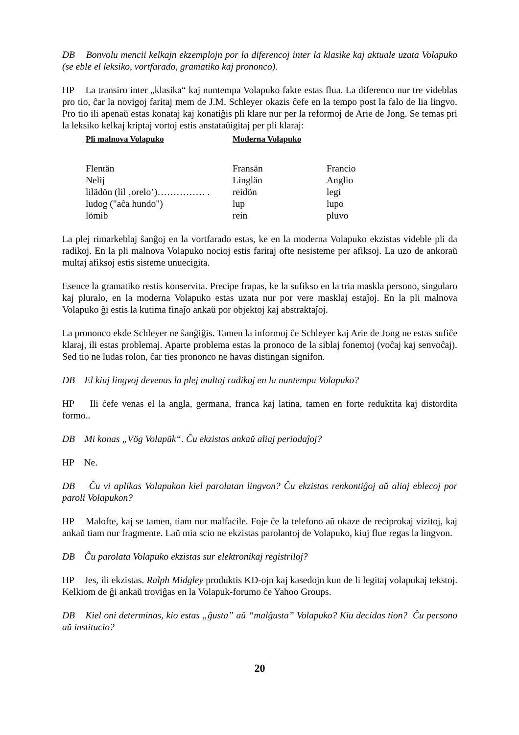DB Bonvolu mencii kelkajn ekzemplojn por la diferencoj inter la klasike kaj aktuale uzata Volapuko (se eble el leksiko, vortfarado, gramatiko kaj prononco).
HP La transiro inter „klasika“ kaj nuntempa Volapuko fakte estas flua. La diferenco nur tre videblas pro tio, ĉar la novigoj faritaj mem de J.M. Schleyer okazis ĉefe en la tempo post la falo de lia lingvo. Pro tio ili apenaŭ estas konataj kaj konatiĝis pli klare nur per la reformoj de Arie de Jong. Se temas pri la leksiko kelkaj kriptaj vortoj estis anstataŭigitaj per pli klaraj:
| Pli malnova Volapuko | Moderna Volapuko | |
| --- | --- | --- |
| Flentän | Fransän | Francio |
| Nelij | Linglän | Anglio |
| lilädön (lil ‚orelo’)…………… . | reidön | legi |
| ludog ("aĉa hundo") | lup | lupo |
| lömib | rein | pluvo |
La plej rimarkeblaj ŝanĝoj en la vortfarado estas, ke en la moderna Volapuko ekzistas videble pli da radikoj. En la pli malnova Volapuko nocioj estis faritaj ofte nesisteme per afiksoj. La uzo de ankoraŭ multaj afiksoj estis sisteme unuecigita.
Esence la gramatiko restis konservita. Precipe frapas, ke la sufikso en la tria maskla persono, singularo kaj pluralo, en la moderna Volapuko estas uzata nur por vere masklaj estaĵoj. En la pli malnova Volapuko ĝi estis la kutima finaĵo ankaŭ por objektoj kaj abstraktaĵoj.
La prononco ekde Schleyer ne ŝanĝiĝis. Tamen la informoj ĉe Schleyer kaj Arie de Jong ne estas sufiĉe klaraj, ili estas problemaj. Aparte problema estas la pronoco de la siblaj fonemoj (voĉaj kaj senvoĉaj). Sed tio ne ludas rolon, ĉar ties prononco ne havas distingan signifon.
DB El kiuj lingvoj devenas la plej multaj radikoj en la nuntempa Volapuko?
HP Ili ĉefe venas el la angla, germana, franca kaj latina, tamen en forte reduktita kaj distordita formo..
DB Mi konas „Vög Volapük“. Ĉu ekzistas ankaŭ aliaj periodaĵoj?
HP Ne.
DB Ĉu vi aplikas Volapukon kiel parolatan lingvon? Ĉu ekzistas renkontiĝoj aŭ aliaj eblecoj por paroli Volapukon?
HP Malofte, kaj se tamen, tiam nur malfacile. Foje ĉe la telefono aŭ okaze de reciprokaj vizitoj, kaj ankaŭ tiam nur fragmente. Laŭ mia scio ne ekzistas parolantoj de Volapuko, kiuj flue regas la lingvon.
DB Ĉu parolata Volapuko ekzistas sur elektronikaj registriloj?
HP Jes, ili ekzistas. Ralph Midgley produktis KD-ojn kaj kasedojn kun de li legitaj volapukaj tekstoj. Kelkiom de ĝi ankaŭ troviĝas en la Volapuk-forumo ĉe Yahoo Groups.
DB Kiel oni determinas, kio estas „ĝusta” aŭ “malĝusta” Volapuko? Kiu decidas tion? Ĉu persono aŭ institucio?
20